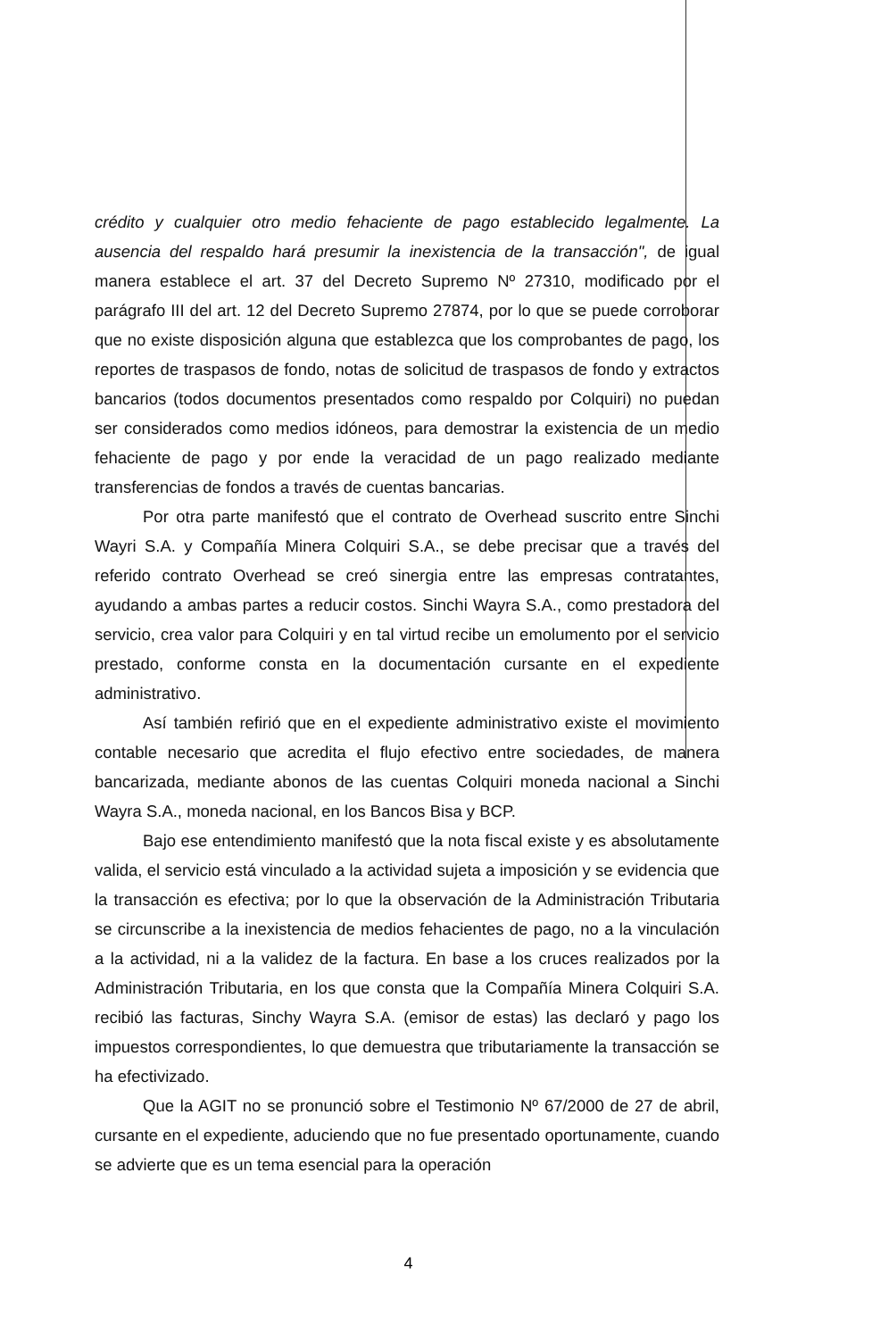crédito y cualquier otro medio fehaciente de pago establecido legalmente. La ausencia del respaldo hará presumir la inexistencia de la transacción", de igual manera establece el art. 37 del Decreto Supremo Nº 27310, modificado por el parágrafo III del art. 12 del Decreto Supremo 27874, por lo que se puede corroborar que no existe disposición alguna que establezca que los comprobantes de pago, los reportes de traspasos de fondo, notas de solicitud de traspasos de fondo y extractos bancarios (todos documentos presentados como respaldo por Colquiri) no puedan ser considerados como medios idóneos, para demostrar la existencia de un medio fehaciente de pago y por ende la veracidad de un pago realizado mediante transferencias de fondos a través de cuentas bancarias.
Por otra parte manifestó que el contrato de Overhead suscrito entre Sinchi Wayri S.A. y Compañía Minera Colquiri S.A., se debe precisar que a través del referido contrato Overhead se creó sinergia entre las empresas contratantes, ayudando a ambas partes a reducir costos. Sinchi Wayra S.A., como prestadora del servicio, crea valor para Colquiri y en tal virtud recibe un emolumento por el servicio prestado, conforme consta en la documentación cursante en el expediente administrativo.
Así también refirió que en el expediente administrativo existe el movimiento contable necesario que acredita el flujo efectivo entre sociedades, de manera bancarizada, mediante abonos de las cuentas Colquiri moneda nacional a Sinchi Wayra S.A., moneda nacional, en los Bancos Bisa y BCP.
Bajo ese entendimiento manifestó que la nota fiscal existe y es absolutamente valida, el servicio está vinculado a la actividad sujeta a imposición y se evidencia que la transacción es efectiva; por lo que la observación de la Administración Tributaria se circunscribe a la inexistencia de medios fehacientes de pago, no a la vinculación a la actividad, ni a la validez de la factura. En base a los cruces realizados por la Administración Tributaria, en los que consta que la Compañía Minera Colquiri S.A. recibió las facturas, Sinchy Wayra S.A. (emisor de estas) las declaró y pago los impuestos correspondientes, lo que demuestra que tributariamente la transacción se ha efectivizado.
Que la AGIT no se pronunció sobre el Testimonio Nº 67/2000 de 27 de abril, cursante en el expediente, aduciendo que no fue presentado oportunamente, cuando se advierte que es un tema esencial para la operación
4